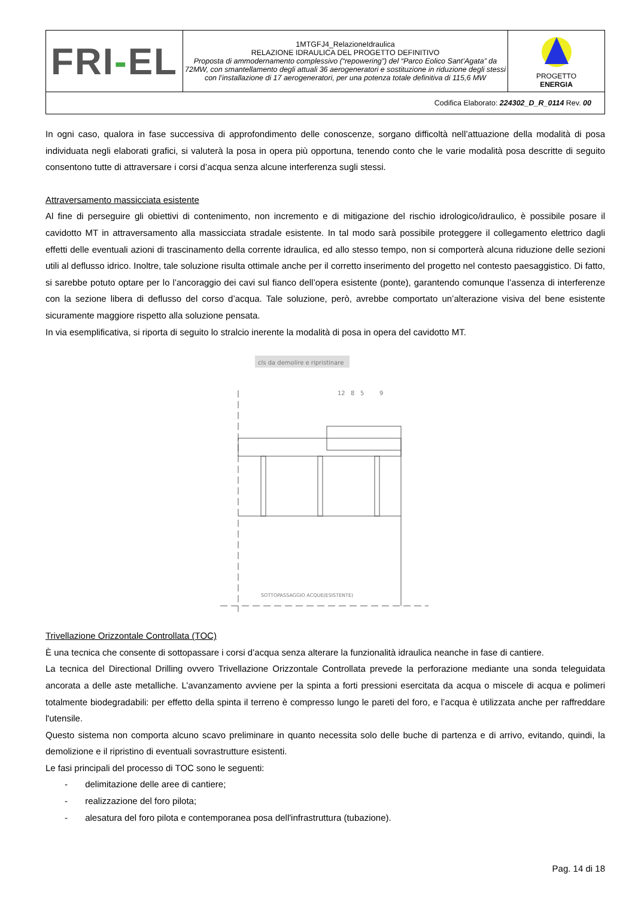| FRI - EL | 1MTGFJ4_RelazioneIdraulica RELAZIONE IDRAULICA DEL PROGETTO DEFINITIVO Proposta di ammodernamento complessivo (“repowering”) del “Parco Eolico Sant’Agata” da 72MW, con smantellamento degli attuali 36 aerogeneratori e sostituzione in riduzione degli stessi con l’installazione di 17 aerogeneratori, per una potenza totale definitiva di 115,6 MW | PROGETTO ENERGIA |
| Codifica Elaborato: 224302_D_R_0114 Rev. 00 | | |
In ogni caso, qualora in fase successiva di approfondimento delle conoscenze, sorgano difficoltà nell’attuazione della modalità di posa individuata negli elaborati grafici, si valuterà la posa in opera più opportuna, tenendo conto che le varie modalità posa descritte di seguito consentono tutte di attraversare i corsi d’acqua senza alcune interferenza sugli stessi.
Attraversamento massicciata esistente
Al fine di perseguire gli obiettivi di contenimento, non incremento e di mitigazione del rischio idrologico/idraulico, è possibile posare il cavidotto MT in attraversamento alla massicciata stradale esistente. In tal modo sarà possibile proteggere il collegamento elettrico dagli effetti delle eventuali azioni di trascinamento della corrente idraulica, ed allo stesso tempo, non si comporterà alcuna riduzione delle sezioni utili al deflusso idrico. Inoltre, tale soluzione risulta ottimale anche per il corretto inserimento del progetto nel contesto paesaggistico. Di fatto, si sarebbe potuto optare per lo l’ancoraggio dei cavi sul fianco dell’opera esistente (ponte), garantendo comunque l’assenza di interferenze con la sezione libera di deflusso del corso d’acqua. Tale soluzione, però, avrebbe comportato un’alterazione visiva del bene esistente sicuramente maggiore rispetto alla soluzione pensata.
In via esemplificativa, si riporta di seguito lo stralcio inerente la modalità di posa in opera del cavidotto MT.
cls da demolire e ripristinare
12
8
5
9
SOTTOPASSAGGIO ACQUE(ESISTENTE)
Trivellazione Orizzontale Controllata (TOC)
È una tecnica che consente di sottopassare i corsi d’acqua senza alterare la funzionalità idraulica neanche in fase di cantiere.
La tecnica del Directional Drilling ovvero Trivellazione Orizzontale Controllata prevede la perforazione mediante una sonda teleguidata ancorata a delle aste metalliche. L’avanzamento avviene per la spinta a forti pressioni esercitata da acqua o miscele di acqua e polimeri totalmente biodegradabili: per effetto della spinta il terreno è compresso lungo le pareti del foro, e l’acqua è utilizzata anche per raffreddare l'utensile.
Questo sistema non comporta alcuno scavo preliminare in quanto necessita solo delle buche di partenza e di arrivo, evitando, quindi, la demolizione e il ripristino di eventuali sovrastrutture esistenti.
Le fasi principali del processo di TOC sono le seguenti:
- delimitazione delle aree di cantiere;
- realizzazione del foro pilota;
- alesatura del foro pilota e contemporanea posa dell'infrastruttura (tubazione).
Pag. 14 di 18